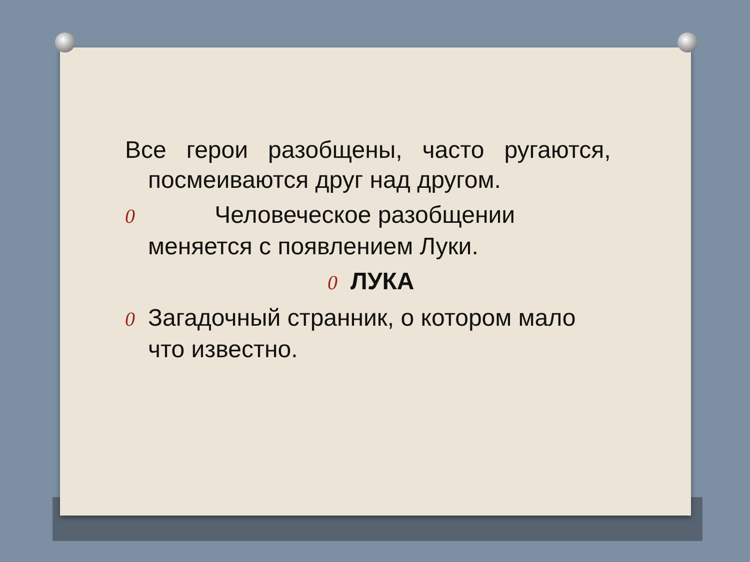Все герои разобщены, часто ругаются,
посмеиваются друг над другом.
0 Человеческое разобщении
меняется с появлением Луки.
0 ЛУКА
0 Загадочный странник, о котором мало
что известно.